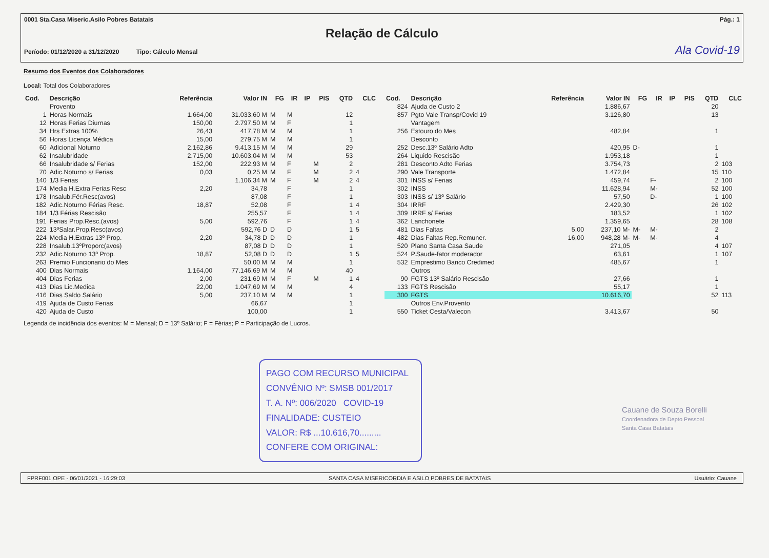0001 Sta.Casa Miseric.Asilo Pobres Batatais Pág.: 1
Relação de Cálculo
Período: 01/12/2020 a 31/12/2020 Tipo: Cálculo Mensal Ala Covid-19
Resumo dos Eventos dos Colaboradores
Local: Total dos Colaboradores
| Cod. | Descrição | Referência | Valor IN | FG | IR | IP | PIS | QTD | CLC |
| --- | --- | --- | --- | --- | --- | --- | --- | --- | --- |
| | Provento | | | | | | | | |
| 1 | Horas Normais | 1.664,00 | 31.033,60 M | M | M | | | 12 | |
| 12 | Horas Ferias Diurnas | 150,00 | 2.797,50 M | M | F | | | 1 | |
| 34 | Hrs Extras 100% | 26,43 | 417,78 M | M | M | | | 1 | |
| 56 | Horas Licença Médica | 15,00 | 279,75 M | M | M | | | 1 | |
| 60 | Adicional Noturno | 2.162,86 | 9.413,15 M | M | M | | | 29 | |
| 62 | Insalubridade | 2.715,00 | 10.603,04 M | M | M | | | 53 | |
| 66 | Insalubridade s/ Ferias | 152,00 | 222,93 M | M | F | | M | 2 | |
| 70 | Adic.Noturno s/ Ferias | 0,03 | 0,25 M | M | F | | M | 2 | 4 |
| 140 | 1/3 Ferias | | 1.106,34 M | M | F | | M | 2 | 4 |
| 174 | Media H.Extra Ferias Resc | 2,20 | 34,78 | | F | | | 1 | |
| 178 | Insalub.Fér.Resc(avos) | | 87,08 | | F | | | 1 | |
| 182 | Adic.Noturno Férias Resc. | 18,87 | 52,08 | | F | | | 1 | 4 |
| 184 | 1/3 Férias Rescisão | | 255,57 | | F | | | 1 | 4 |
| 191 | Ferias Prop.Resc.(avos) | 5,00 | 592,76 | | F | | | 1 | 4 |
| 222 | 13ºSalar.Prop.Resc(avos) | | 592,76 D | D | D | | | 1 | 5 |
| 224 | Media H.Extras 13º Prop. | 2,20 | 34,78 D | D | D | | | 1 | |
| 228 | Insalub.13ºProporc(avos) | | 87,08 D | D | D | | | 1 | |
| 232 | Adic.Noturno 13º Prop. | 18,87 | 52,08 D | D | D | | | 1 | 5 |
| 263 | Premio Funcionario do Mes | | 50,00 M | M | M | | | 1 | |
| 400 | Dias Normais | 1.164,00 | 77.146,69 M | M | M | | | 40 | |
| 404 | Dias Ferias | 2,00 | 231,69 M | M | F | | M | 1 | 4 |
| 413 | Dias Lic.Medica | 22,00 | 1.047,69 M | M | M | | | 4 | |
| 416 | Dias Saldo Salário | 5,00 | 237,10 M | M | M | | | 1 | |
| 419 | Ajuda de Custo Ferias | | 66,67 | | | | | 1 | |
| 420 | Ajuda de Custo | | 100,00 | | | | | 1 | |
| Cod. | Descrição | Referência | Valor IN | FG | IR | IP | PIS | QTD | CLC |
| --- | --- | --- | --- | --- | --- | --- | --- | --- | --- |
| 824 | Ajuda de Custo 2 | | 1.886,67 | | | | | 20 | |
| 857 | Pgto Vale Transp/Covid 19 | | 3.126,80 | | | | | 13 | |
| | Vantagem | | | | | | | | |
| 256 | Estouro do Mes | | 482,84 | | | | | 1 | |
| | Desconto | | | | | | | | |
| 252 | Desc.13º Salário Adto | | 420,95 | D- | | | | 1 | |
| 264 | Liquido Rescisão | | 1.953,18 | | | | | 1 | |
| 281 | Desconto Adto Ferias | | 3.754,73 | | | | | 2 | 103 |
| 290 | Vale Transporte | | 1.472,84 | | | | | 15 | 110 |
| 301 | INSS s/ Ferias | | 459,74 | | F- | | | 2 | 100 |
| 302 | INSS | | 11.628,94 | | M- | | | 52 | 100 |
| 303 | INSS s/ 13º Salário | | 57,50 | | D- | | | 1 | 100 |
| 304 | IRRF | | 2.429,30 | | | | | 26 | 102 |
| 309 | IRRF s/ Ferias | | 183,52 | | | | | 1 | 102 |
| 362 | Lanchonete | | 1.359,65 | | | | | 28 | 108 |
| 481 | Dias Faltas | 5,00 | 237,10 M- | M- | M- | | | 2 | |
| 482 | Dias Faltas Rep.Remuner. | 16,00 | 948,28 M- | M- | M- | | | 4 | |
| 520 | Plano Santa Casa Saude | | 271,05 | | | | | 4 | 107 |
| 524 | P.Saude-fator moderador | | 63,61 | | | | | 1 | 107 |
| 532 | Emprestimo Banco Credimed | | 485,67 | | | | | 1 | |
| | Outros | | | | | | | | |
| 90 | FGTS 13º Salário Rescisão | | 27,66 | | | | | 1 | |
| 133 | FGTS Rescisão | | 55,17 | | | | | 1 | |
| 300 | FGTS | | 10.616,70 | | | | | 52 | 113 |
| | Outros Env.Provento | | | | | | | | |
| 550 | Ticket Cesta/Valecon | | 3.413,67 | | | | | 50 | |
Legenda de incidência dos eventos: M = Mensal; D = 13º Salário; F = Férias; P = Participação de Lucros.
PAGO COM RECURSO MUNICIPAL
CONVÊNIO Nº: SMSB 001/2017
T. A. Nº: 006/2020 COVID-19
FINALIDADE: CUSTEIO
VALOR: R$ ...10.616,70.........
CONFERE COM ORIGINAL:
Cauane de Souza Borelli
Coordenadora de Depto Pessoal
Santa Casa Batatais
FPRF001.OPE - 06/01/2021 - 16:29:03 SANTA CASA MISERICORDIA E ASILO POBRES DE BATATAIS Usuário: Cauane